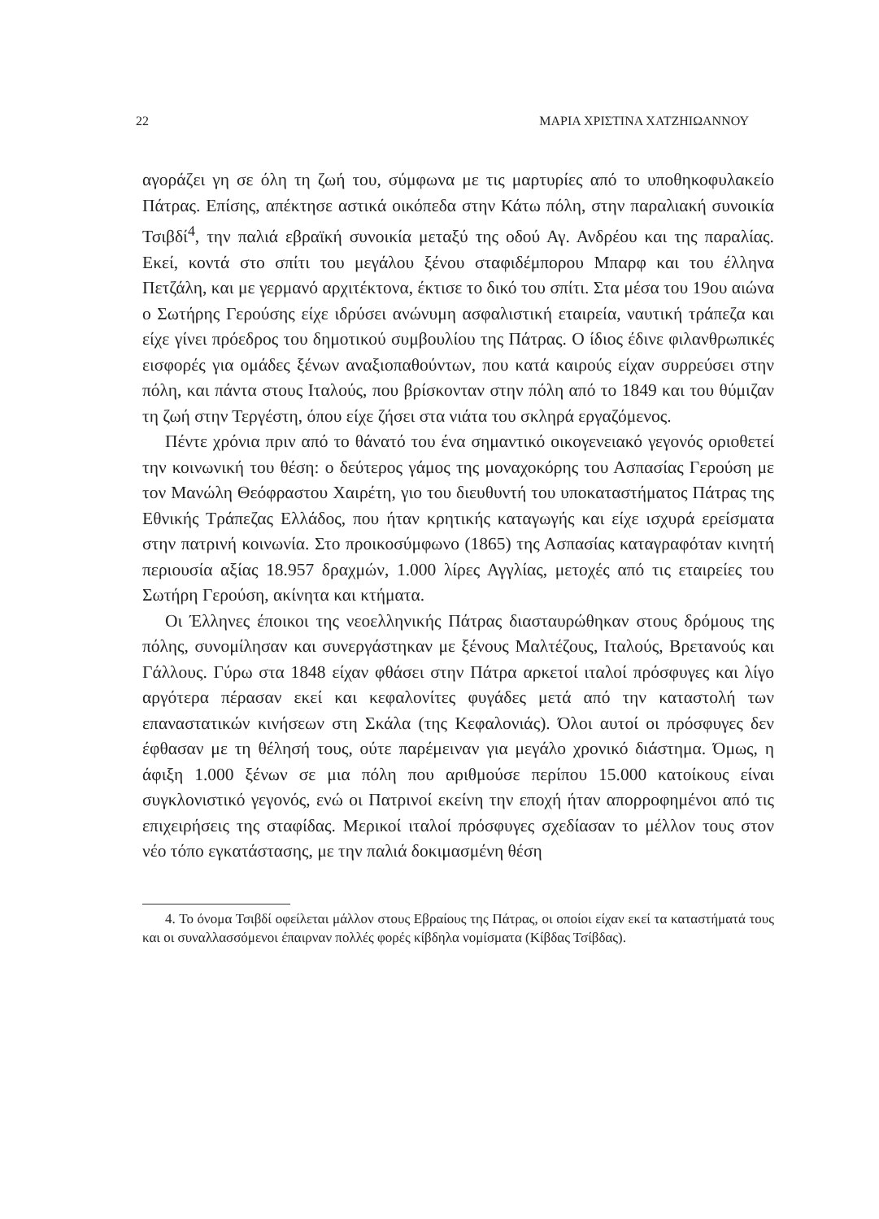22 ΜΑΡΙΑ ΧΡΙΣΤΙΝΑ ΧΑΤΖΗΙΩΑΝΝΟΥ
αγοράζει γη σε όλη τη ζωή του, σύμφωνα με τις μαρτυρίες από το υποθηκοφυλακείο Πάτρας. Επίσης, απέκτησε αστικά οικόπεδα στην Κάτω πόλη, στην παραλιακή συνοικία Τσιβδί<sup>4</sup>, την παλιά εβραϊκή συνοικία μεταξύ της οδού Αγ. Ανδρέου και της παραλίας. Εκεί, κοντά στο σπίτι του μεγάλου ξένου σταφιδέμπορου Μπαρφ και του έλληνα Πετζάλη, και με γερμανό αρχιτέκτονα, έκτισε το δικό του σπίτι. Στα μέσα του 19ου αιώνα ο Σωτήρης Γερούσης είχε ιδρύσει ανώνυμη ασφαλιστική εταιρεία, ναυτική τράπεζα και είχε γίνει πρόεδρος του δημοτικού συμβουλίου της Πάτρας. Ο ίδιος έδινε φιλανθρωπικές εισφορές για ομάδες ξένων αναξιοπαθούντων, που κατά καιρούς είχαν συρρεύσει στην πόλη, και πάντα στους Ιταλούς, που βρίσκονταν στην πόλη από το 1849 και του θύμιζαν τη ζωή στην Τεργέστη, όπου είχε ζήσει στα νιάτα του σκληρά εργαζόμενος.
Πέντε χρόνια πριν από το θάνατό του ένα σημαντικό οικογενειακό γεγονός οριοθετεί την κοινωνική του θέση: ο δεύτερος γάμος της μοναχοκόρης του Ασπασίας Γερούση με τον Μανώλη Θεόφραστου Χαιρέτη, γιο του διευθυντή του υποκαταστήματος Πάτρας της Εθνικής Τράπεζας Ελλάδος, που ήταν κρητικής καταγωγής και είχε ισχυρά ερείσματα στην πατρινή κοινωνία. Στο προικοσύμφωνο (1865) της Ασπασίας καταγραφόταν κινητή περιουσία αξίας 18.957 δραχμών, 1.000 λίρες Αγγλίας, μετοχές από τις εταιρείες του Σωτήρη Γερούση, ακίνητα και κτήματα.
Οι Έλληνες έποικοι της νεοελληνικής Πάτρας διασταυρώθηκαν στους δρόμους της πόλης, συνομίλησαν και συνεργάστηκαν με ξένους Μαλτέζους, Ιταλούς, Βρετανούς και Γάλλους. Γύρω στα 1848 είχαν φθάσει στην Πάτρα αρκετοί ιταλοί πρόσφυγες και λίγο αργότερα πέρασαν εκεί και κεφαλονίτες φυγάδες μετά από την καταστολή των επαναστατικών κινήσεων στη Σκάλα (της Κεφαλονιάς). Όλοι αυτοί οι πρόσφυγες δεν έφθασαν με τη θέλησή τους, ούτε παρέμειναν για μεγάλο χρονικό διάστημα. Όμως, η άφιξη 1.000 ξένων σε μια πόλη που αριθμούσε περίπου 15.000 κατοίκους είναι συγκλονιστικό γεγονός, ενώ οι Πατρινοί εκείνη την εποχή ήταν απορροφημένοι από τις επιχειρήσεις της σταφίδας. Μερικοί ιταλοί πρόσφυγες σχεδίασαν το μέλλον τους στον νέο τόπο εγκατάστασης, με την παλιά δοκιμασμένη θέση
4. Το όνομα Τσιβδί οφείλεται μάλλον στους Εβραίους της Πάτρας, οι οποίοι είχαν εκεί τα καταστήματά τους και οι συναλλασσόμενοι έπαιρναν πολλές φορές κίβδηλα νομίσματα (Κίβδας Τσίβδας).